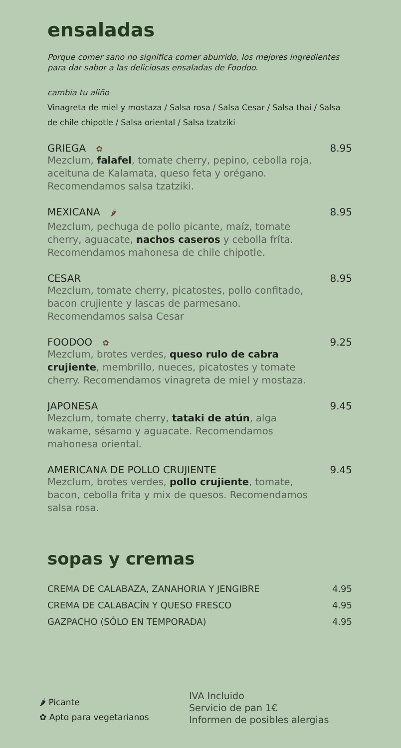ensaladas
Porque comer sano no significa comer aburrido, los mejores ingredientes para dar sabor a las deliciosas ensaladas de Foodoo.
cambia tu aliño
Vinagreta de miel y mostaza / Salsa rosa / Salsa Cesar / Salsa thai / Salsa de chile chipotle / Salsa oriental / Salsa tzatziki
GRIEGA ✿ 8.95
Mezclum, falafel, tomate cherry, pepino, cebolla roja, aceituna de Kalamata, queso feta y orégano. Recomendamos salsa tzatziki.
MEXICANA 🌶 8.95
Mezclum, pechuga de pollo picante, maíz, tomate cherry, aguacate, nachos caseros y cebolla fríta. Recomendamos mahonesa de chile chipotle.
CESAR 8.95
Mezclum, tomate cherry, picatostes, pollo confitado, bacon crujiente y lascas de parmesano. Recomendamos salsa Cesar
FOODOO ✿ 9.25
Mezclum, brotes verdes, queso rulo de cabra crujiente, membrillo, nueces, picatostes y tomate cherry. Recomendamos vinagreta de miel y mostaza.
JAPONESA 9.45
Mezclum, tomate cherry, tataki de atún, alga wakame, sésamo y aguacate. Recomendamos mahonesa oriental.
AMERICANA DE POLLO CRUJIENTE 9.45
Mezclum, brotes verdes, pollo crujiente, tomate, bacon, cebolla frita y mix de quesos. Recomendamos salsa rosa.
sopas y cremas
CREMA DE CALABAZA, ZANAHORIA Y JENGIBRE 4.95
CREMA DE CALABACÍN Y QUESO FRESCO 4.95
GAZPACHO (SÓLO EN TEMPORADA) 4.95
🌶 Picante
✿ Apto para vegetarianos
IVA Incluido
Servicio de pan 1€
Informen de posibles alergias